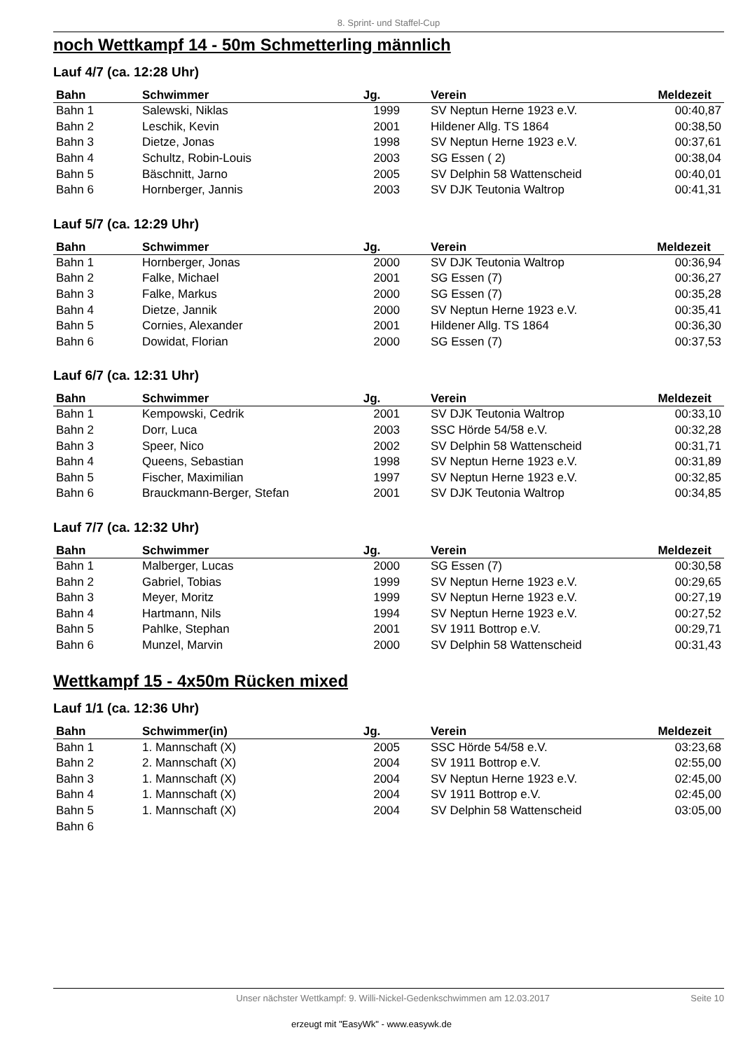8. Sprint- und Staffel-Cup
noch Wettkampf 14 - 50m Schmetterling männlich
Lauf 4/7 (ca. 12:28 Uhr)
| Bahn | Schwimmer | Jg. | Verein | Meldezeit |
| --- | --- | --- | --- | --- |
| Bahn 1 | Salewski, Niklas | 1999 | SV Neptun Herne 1923 e.V. | 00:40,87 |
| Bahn 2 | Leschik, Kevin | 2001 | Hildener Allg. TS 1864 | 00:38,50 |
| Bahn 3 | Dietze, Jonas | 1998 | SV Neptun Herne 1923 e.V. | 00:37,61 |
| Bahn 4 | Schultz, Robin-Louis | 2003 | SG Essen ( 2) | 00:38,04 |
| Bahn 5 | Bäschnitt, Jarno | 2005 | SV Delphin 58 Wattenscheid | 00:40,01 |
| Bahn 6 | Hornberger, Jannis | 2003 | SV DJK Teutonia Waltrop | 00:41,31 |
Lauf 5/7 (ca. 12:29 Uhr)
| Bahn | Schwimmer | Jg. | Verein | Meldezeit |
| --- | --- | --- | --- | --- |
| Bahn 1 | Hornberger, Jonas | 2000 | SV DJK Teutonia Waltrop | 00:36,94 |
| Bahn 2 | Falke, Michael | 2001 | SG Essen (7) | 00:36,27 |
| Bahn 3 | Falke, Markus | 2000 | SG Essen (7) | 00:35,28 |
| Bahn 4 | Dietze, Jannik | 2000 | SV Neptun Herne 1923 e.V. | 00:35,41 |
| Bahn 5 | Cornies, Alexander | 2001 | Hildener Allg. TS 1864 | 00:36,30 |
| Bahn 6 | Dowidat, Florian | 2000 | SG Essen (7) | 00:37,53 |
Lauf 6/7 (ca. 12:31 Uhr)
| Bahn | Schwimmer | Jg. | Verein | Meldezeit |
| --- | --- | --- | --- | --- |
| Bahn 1 | Kempowski, Cedrik | 2001 | SV DJK Teutonia Waltrop | 00:33,10 |
| Bahn 2 | Dorr, Luca | 2003 | SSC Hörde 54/58 e.V. | 00:32,28 |
| Bahn 3 | Speer, Nico | 2002 | SV Delphin 58 Wattenscheid | 00:31,71 |
| Bahn 4 | Queens, Sebastian | 1998 | SV Neptun Herne 1923 e.V. | 00:31,89 |
| Bahn 5 | Fischer, Maximilian | 1997 | SV Neptun Herne 1923 e.V. | 00:32,85 |
| Bahn 6 | Brauckmann-Berger, Stefan | 2001 | SV DJK Teutonia Waltrop | 00:34,85 |
Lauf 7/7 (ca. 12:32 Uhr)
| Bahn | Schwimmer | Jg. | Verein | Meldezeit |
| --- | --- | --- | --- | --- |
| Bahn 1 | Malberger, Lucas | 2000 | SG Essen (7) | 00:30,58 |
| Bahn 2 | Gabriel, Tobias | 1999 | SV Neptun Herne 1923 e.V. | 00:29,65 |
| Bahn 3 | Meyer, Moritz | 1999 | SV Neptun Herne 1923 e.V. | 00:27,19 |
| Bahn 4 | Hartmann, Nils | 1994 | SV Neptun Herne 1923 e.V. | 00:27,52 |
| Bahn 5 | Pahlke, Stephan | 2001 | SV 1911 Bottrop e.V. | 00:29,71 |
| Bahn 6 | Munzel, Marvin | 2000 | SV Delphin 58 Wattenscheid | 00:31,43 |
Wettkampf 15 - 4x50m Rücken mixed
Lauf 1/1 (ca. 12:36 Uhr)
| Bahn | Schwimmer(in) | Jg. | Verein | Meldezeit |
| --- | --- | --- | --- | --- |
| Bahn 1 | 1. Mannschaft (X) | 2005 | SSC Hörde 54/58 e.V. | 03:23,68 |
| Bahn 2 | 2. Mannschaft (X) | 2004 | SV 1911 Bottrop e.V. | 02:55,00 |
| Bahn 3 | 1. Mannschaft (X) | 2004 | SV Neptun Herne 1923 e.V. | 02:45,00 |
| Bahn 4 | 1. Mannschaft (X) | 2004 | SV 1911 Bottrop e.V. | 02:45,00 |
| Bahn 5 | 1. Mannschaft (X) | 2004 | SV Delphin 58 Wattenscheid | 03:05,00 |
| Bahn 6 | | | | |
Unser nächster Wettkampf: 9. Willi-Nickel-Gedenkschwimmen am 12.03.2017 Seite 10
erzeugt mit "EasyWk" - www.easywk.de